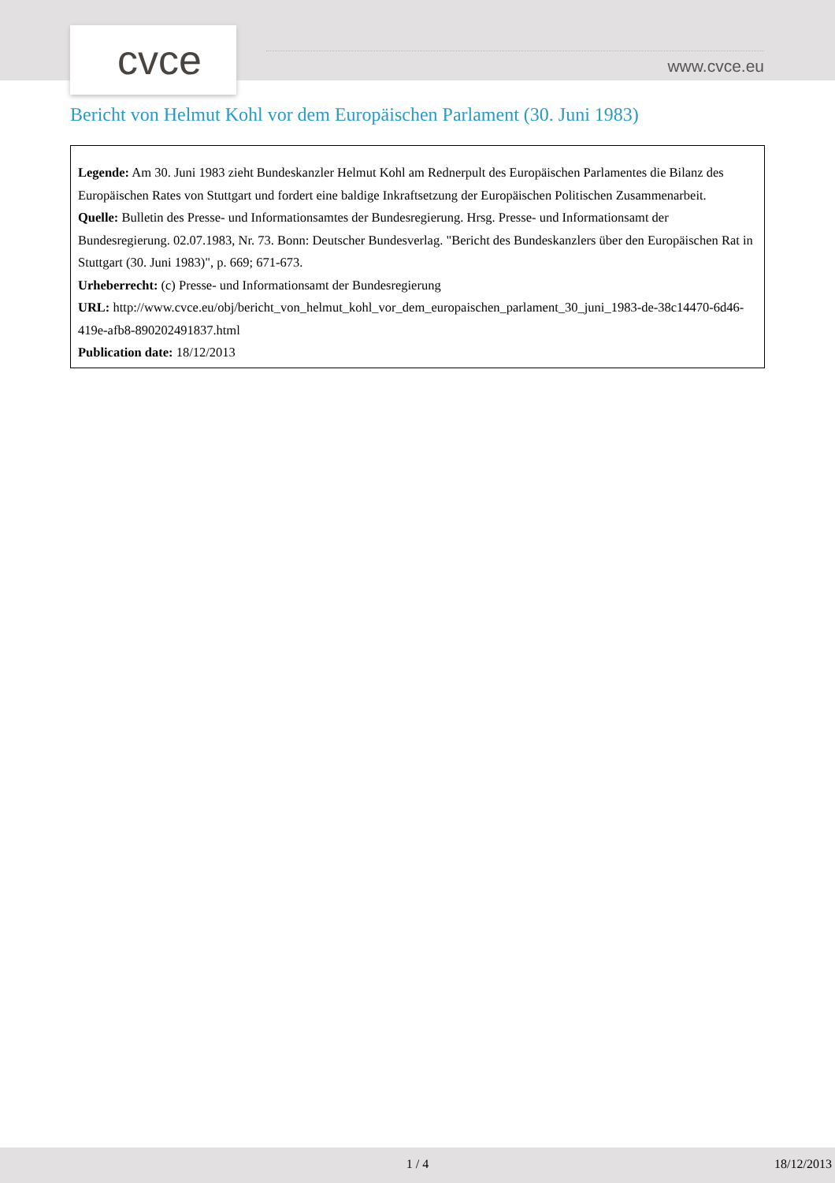cvce www.cvce.eu
Bericht von Helmut Kohl vor dem Europäischen Parlament (30. Juni 1983)
Legende: Am 30. Juni 1983 zieht Bundeskanzler Helmut Kohl am Rednerpult des Europäischen Parlamentes die Bilanz des Europäischen Rates von Stuttgart und fordert eine baldige Inkraftsetzung der Europäischen Politischen Zusammenarbeit.
Quelle: Bulletin des Presse- und Informationsamtes der Bundesregierung. Hrsg. Presse- und Informationsamt der Bundesregierung. 02.07.1983, Nr. 73. Bonn: Deutscher Bundesverlag. "Bericht des Bundeskanzlers über den Europäischen Rat in Stuttgart (30. Juni 1983)", p. 669; 671-673.
Urheberrecht: (c) Presse- und Informationsamt der Bundesregierung
URL: http://www.cvce.eu/obj/bericht_von_helmut_kohl_vor_dem_europaischen_parlament_30_juni_1983-de-38c14470-6d46-419e-afb8-890202491837.html
Publication date: 18/12/2013
1 / 4 18/12/2013